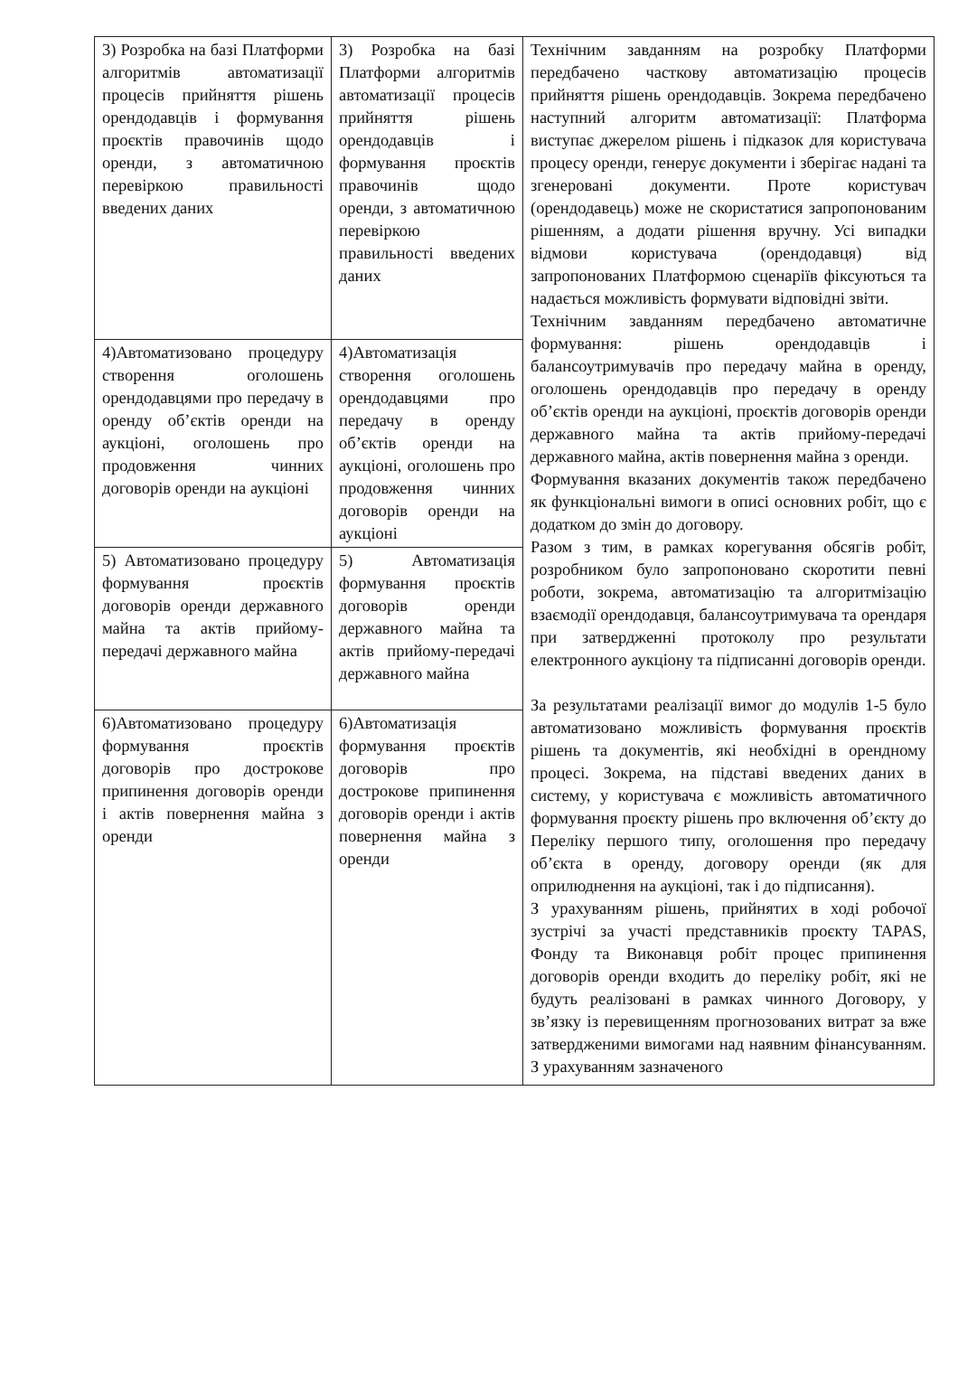| 3) Розробка на базі Платформи алгоритмів автоматизації процесів прийняття рішень орендодавців і формування проєктів правочинів щодо оренди, з автоматичною перевіркою правильності введених даних | 3) Розробка на базі Платформи алгоритмів автоматизації процесів прийняття рішень орендодавців і формування проєктів правочинів щодо оренди, з автоматичною перевіркою правильності введених даних | Технічним завданням на розробку Платформи передбачено часткову автоматизацію процесів прийняття рішень орендодавців. Зокрема передбачено наступний алгоритм автоматизації: Платформа виступає джерелом рішень і підказок для користувача процесу оренди, генерує документи і зберігає надані та згенеровані документи. Проте користувач (орендодавець) може не скористатися запропонованим рішенням, а додати рішення вручну. Усі випадки відмови користувача (орендодавця) від запропонованих Платформою сценаріїв фіксуються та надається можливість формувати відповідні звіти. Технічним завданням передбачено автоматичне формування: рішень орендодавців і балансоутримувачів про передачу майна в оренду, оголошень орендодавців про передачу в оренду об’єктів оренди на аукціоні, проєктів договорів оренди державного майна та актів прийому-передачі державного майна, актів повернення майна з оренди. Формування вказаних документів також передбачено як функціональні вимоги в описі основних робіт, що є додатком до змін до договору. Разом з тим, в рамках корегування обсягів робіт, розробником було запропоновано скоротити певні роботи, зокрема, автоматизацію та алгоритмізацію взаємодії орендодавця, балансоутримувача та орендаря при затвердженні протоколу про результати електронного аукціону та підписанні договорів оренди. За результатами реалізації вимог до модулів 1-5 було автоматизовано можливість формування проєктів рішень та документів, які необхідні в орендному процесі. Зокрема, на підставі введених даних в систему, у користувача є можливість автоматичного формування проєкту рішень про включення об’єкту до Переліку першого типу, оголошення про передачу об’єкта в оренду, договору оренди (як для оприлюднення на аукціоні, так і до підписання). З урахуванням рішень, прийнятих в ході робочої зустрічі за участі представників проєкту TAPAS, Фонду та Виконавця робіт процес припинення договорів оренди входить до переліку робіт, які не будуть реалізовані в рамках чинного Договору, у зв’язку із перевищенням прогнозованих витрат за вже затвердженими вимогами над наявним фінансуванням. З урахуванням зазначеного |
| 4)Автоматизовано процедуру створення оголошень орендодавцями про передачу в оренду об’єктів оренди на аукціоні, оголошень про продовження чинних договорів оренди на аукціоні | 4)Автоматизація створення оголошень орендодавцями про передачу в оренду об’єктів оренди на аукціоні, оголошень про продовження чинних договорів оренди на аукціоні | |
| 5) Автоматизовано процедуру формування проєктів договорів оренди державного майна та актів прийому-передачі державного майна | 5) Автоматизація формування проєктів договорів оренди державного майна та актів прийому-передачі державного майна | |
| 6)Автоматизовано процедуру формування проєктів договорів про дострокове припинення договорів оренди і актів повернення майна з оренди | 6)Автоматизація формування проєктів договорів про дострокове припинення договорів оренди і актів повернення майна з оренди | |